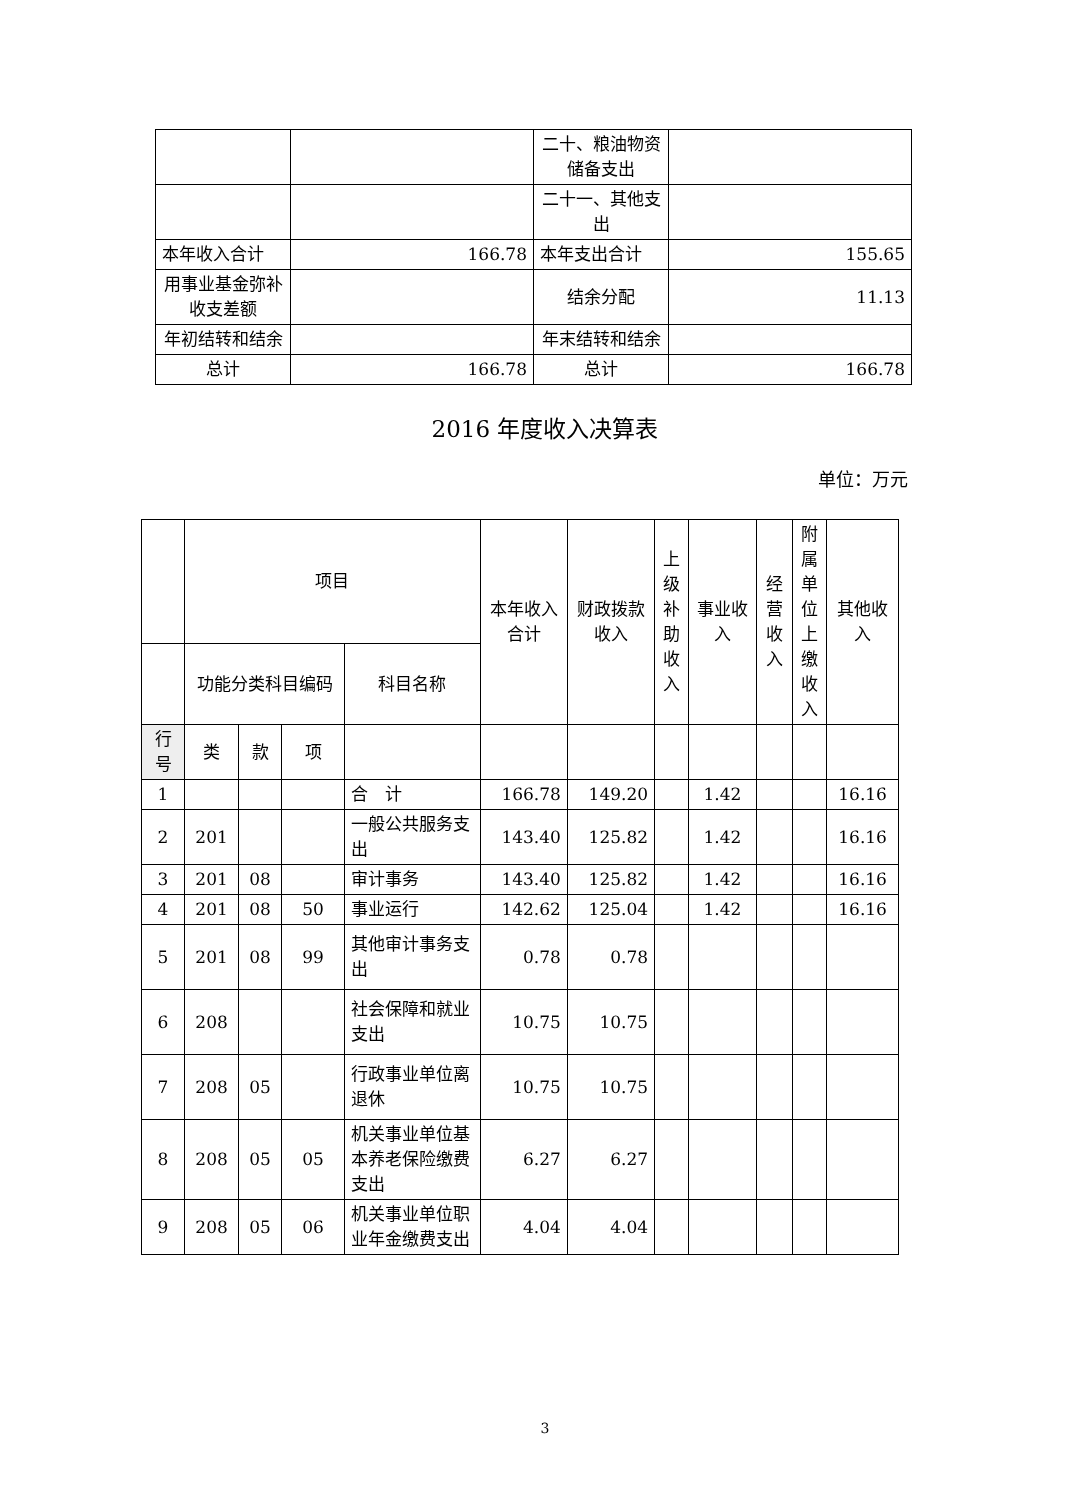| | | 二十、粮油物资储备支出 | |
| | | 二十一、其他支出 | |
| 本年收入合计 | 166.78 | 本年支出合计 | 155.65 |
| 用事业基金弥补收支差额 | | 结余分配 | 11.13 |
| 年初结转和结余 | | 年末结转和结余 | |
| 总计 | 166.78 | 总计 | 166.78 |
2016 年度收入决算表
单位：万元
| | 项目 | | | | 本年收入合计 | 财政拨款收入 | 上级补助收入 | 事业收入 | 经营收入 | 附属单位上缴收入 | 其他收入 |
| | 功能分类科目编码 | | | 科目名称 | | | | | | | |
| 行号 | 类 | 款 | 项 | | | | | | | | |
| 1 | | | | 合 计 | 166.78 | 149.20 | | 1.42 | | | 16.16 |
| 2 | 201 | | | 一般公共服务支出 | 143.40 | 125.82 | | 1.42 | | | 16.16 |
| 3 | 201 | 08 | | 审计事务 | 143.40 | 125.82 | | 1.42 | | | 16.16 |
| 4 | 201 | 08 | 50 | 事业运行 | 142.62 | 125.04 | | 1.42 | | | 16.16 |
| 5 | 201 | 08 | 99 | 其他审计事务支出 | 0.78 | 0.78 | | | | | |
| 6 | 208 | | | 社会保障和就业支出 | 10.75 | 10.75 | | | | | |
| 7 | 208 | 05 | | 行政事业单位离退休 | 10.75 | 10.75 | | | | | |
| 8 | 208 | 05 | 05 | 机关事业单位基本养老保险缴费支出 | 6.27 | 6.27 | | | | | |
| 9 | 208 | 05 | 06 | 机关事业单位职业年金缴费支出 | 4.04 | 4.04 | | | | | |
3